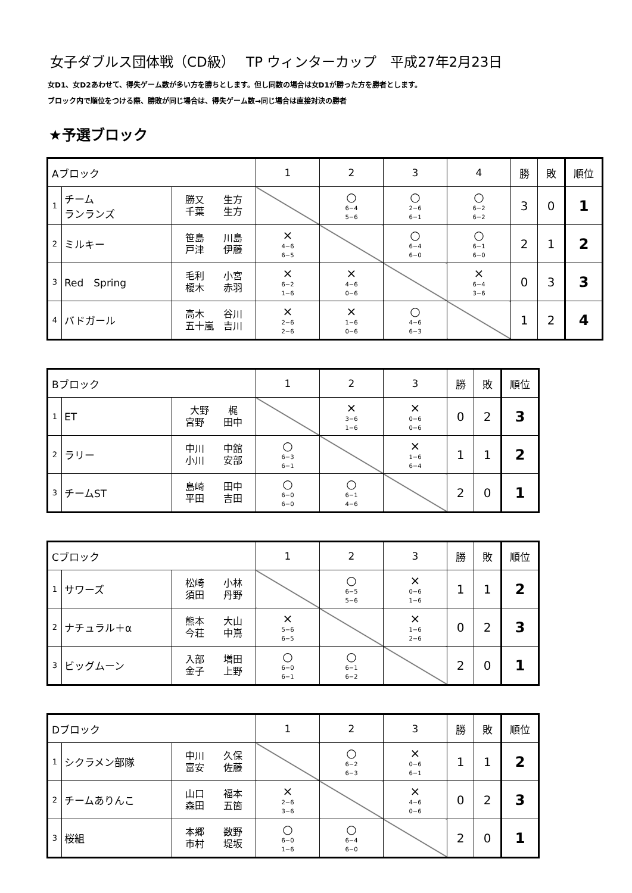女子ダブルス団体戦（CD級）　 TP ウィンターカップ　平成27年2月23日
女D1、女D2あわせて、得失ゲーム数が多い方を勝ちとします。但し同数の場合は女D1が勝った方を勝者とします。
ブロック内で順位をつける際、勝敗が同じ場合は、得失ゲーム数→同じ場合は直接対決の勝者
★予選ブロック
| Aブロック | | | 1 | 2 | 3 | 4 | 勝 | 敗 | 順位 |
| 1 | チーム ランランズ | 勝又 生方 千葉 生方 | | ○ 6−4 5−6 | ○ 2−6 6−1 | ○ 6−2 6−2 | 3 | 0 | 1 |
| 2 | ミルキー | 笹島 川島 戸津 伊藤 | × 4−6 6−5 | | ○ 6−4 6−0 | ○ 6−1 6−0 | 2 | 1 | 2 |
| 3 | Red Spring | 毛利 小宮 榎木 赤羽 | × 6−2 1−6 | × 4−6 0−6 | | × 6−4 3−6 | 0 | 3 | 3 |
| 4 | バドガール | 高木 谷川 五十嵐 吉川 | × 2−6 2−6 | × 1−6 0−6 | ○ 4−6 6−3 | | 1 | 2 | 4 |
| Bブロック | | | 1 | 2 | 3 | 勝 | 敗 | 順位 |
| 1 | ET | 大野 梶 宮野 田中 | | × 3−6 1−6 | × 0−6 0−6 | 0 | 2 | 3 |
| 2 | ラリー | 中川 中舘 小川 安部 | ○ 6−3 6−1 | | × 1−6 6−4 | 1 | 1 | 2 |
| 3 | チームST | 島崎 田中 平田 吉田 | ○ 6−0 6−0 | ○ 6−1 4−6 | | 2 | 0 | 1 |
| Cブロック | | | 1 | 2 | 3 | 勝 | 敗 | 順位 |
| 1 | サワーズ | 松崎 小林 須田 丹野 | | ○ 6−5 5−6 | × 0−6 1−6 | 1 | 1 | 2 |
| 2 | ナチュラル＋α | 熊本 大山 今荘 中嶌 | × 5−6 6−5 | | × 1−6 2−6 | 0 | 2 | 3 |
| 3 | ビッグムーン | 入部 増田 金子 上野 | ○ 6−0 6−1 | ○ 6−1 6−2 | | 2 | 0 | 1 |
| Dブロック | | | 1 | 2 | 3 | 勝 | 敗 | 順位 |
| 1 | シクラメン部隊 | 中川 久保 富安 佐藤 | | ○ 6−2 6−3 | × 0−6 6−1 | 1 | 1 | 2 |
| 2 | チームありんこ | 山口 福本 森田 五箇 | × 2−6 3−6 | | × 4−6 0−6 | 0 | 2 | 3 |
| 3 | 桜組 | 本郷 数野 市村 堤坂 | ○ 6−0 1−6 | ○ 6−4 6−0 | | 2 | 0 | 1 |